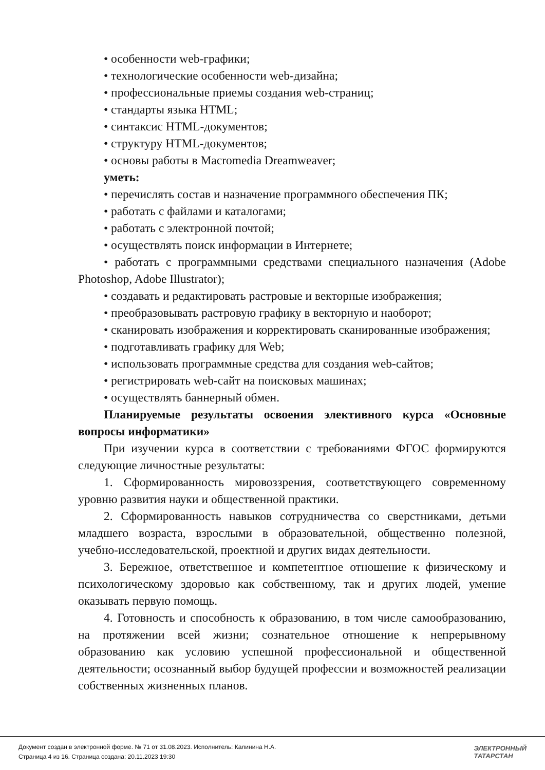• особенности web-графики;
• технологические особенности web-дизайна;
• профессиональные приемы создания web-страниц;
• стандарты языка HTML;
• синтаксис HTML-документов;
• структуру HTML-документов;
• основы работы в Macromedia Dreamweaver;
уметь:
• перечислять состав и назначение программного обеспечения ПК;
• работать с файлами и каталогами;
• работать с электронной почтой;
• осуществлять поиск информации в Интернете;
• работать с программными средствами специального назначения (Adobe Photoshop, Adobe Illustrator);
• создавать и редактировать растровые и векторные изображения;
• преобразовывать растровую графику в векторную и наоборот;
• сканировать изображения и корректировать сканированные изображения;
• подготавливать графику для Web;
• использовать программные средства для создания web-сайтов;
• регистрировать web-сайт на поисковых машинах;
• осуществлять баннерный обмен.
Планируемые результаты освоения элективного курса «Основные вопросы информатики»
При изучении курса в соответствии с требованиями ФГОС формируются следующие личностные результаты:
1. Сформированность мировоззрения, соответствующего современному уровню развития науки и общественной практики.
2. Сформированность навыков сотрудничества со сверстниками, детьми младшего возраста, взрослыми в образовательной, общественно полезной, учебно-исследовательской, проектной и других видах деятельности.
3. Бережное, ответственное и компетентное отношение к физическому и психологическому здоровью как собственному, так и других людей, умение оказывать первую помощь.
4. Готовность и способность к образованию, в том числе самообразованию, на протяжении всей жизни; сознательное отношение к непрерывному образованию как условию успешной профессиональной и общественной деятельности; осознанный выбор будущей профессии и возможностей реализации собственных жизненных планов.
Документ создан в электронной форме. № 71 от 31.08.2023. Исполнитель: Калинина Н.А.
Страница 4 из 16. Страница создана: 20.11.2023 19:30
ЭЛЕКТРОННЫЙ
ТАТАРСТАН